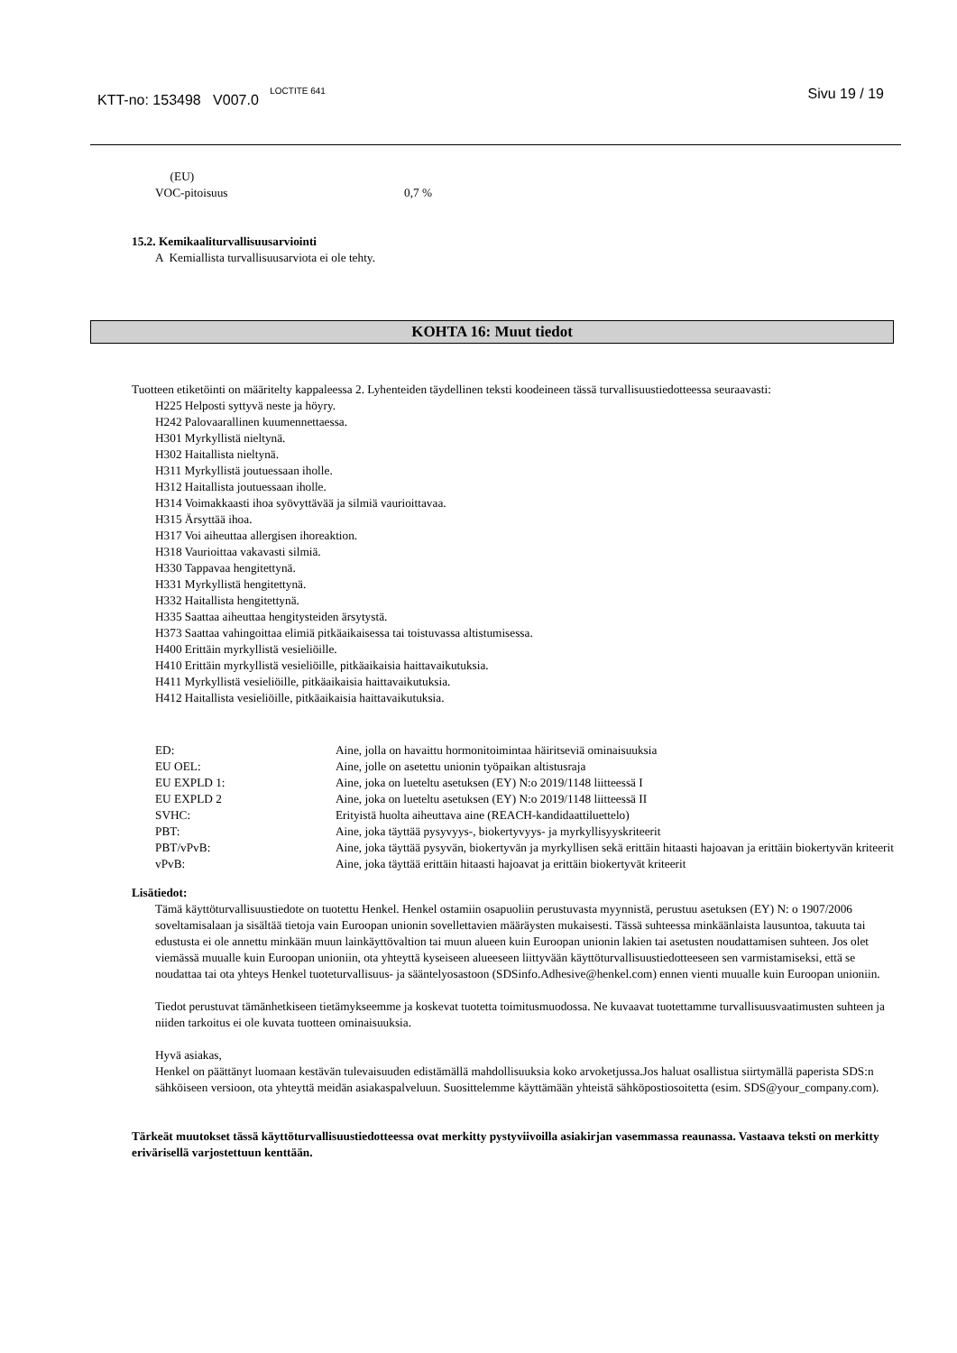KTT-no: 153498 V007.0 <sup>LOCTITE 641</sup> Sivu 19 / 19
(EU)
| VOC-pitoisuus | 0,7 % |
15.2. Kemikaaliturvallisuusarviointi
A Kemiallista turvallisuusarviota ei ole tehty.
KOHTA 16: Muut tiedot
Tuotteen etiketöinti on määritelty kappaleessa 2. Lyhenteiden täydellinen teksti koodeineen tässä turvallisuustiedotteessa seuraavasti:
H225 Helposti syttyvä neste ja höyry.
H242 Palovaarallinen kuumennettaessa.
H301 Myrkyllistä nieltynä.
H302 Haitallista nieltynä.
H311 Myrkyllistä joutuessaan iholle.
H312 Haitallista joutuessaan iholle.
H314 Voimakkaasti ihoa syövyttävää ja silmiä vaurioittavaa.
H315 Ärsyttää ihoa.
H317 Voi aiheuttaa allergisen ihoreaktion.
H318 Vaurioittaa vakavasti silmiä.
H330 Tappavaa hengitettynä.
H331 Myrkyllistä hengitettynä.
H332 Haitallista hengitettynä.
H335 Saattaa aiheuttaa hengitysteiden ärsytystä.
H373 Saattaa vahingoittaa elimiä pitkäaikaisessa tai toistuvassa altistumisessa.
H400 Erittäin myrkyllistä vesieliöille.
H410 Erittäin myrkyllistä vesieliöille, pitkäaikaisia haittavaikutuksia.
H411 Myrkyllistä vesieliöille, pitkäaikaisia haittavaikutuksia.
H412 Haitallista vesieliöille, pitkäaikaisia haittavaikutuksia.
| ED: | Aine, jolla on havaittu hormonitoimintaa häiritseviä ominaisuuksia |
| EU OEL: | Aine, jolle on asetettu unionin työpaikan altistusraja |
| EU EXPLD 1: | Aine, joka on lueteltu asetuksen (EY) N:o 2019/1148 liitteessä I |
| EU EXPLD 2 | Aine, joka on lueteltu asetuksen (EY) N:o 2019/1148 liitteessä II |
| SVHC: | Erityistä huolta aiheuttava aine (REACH-kandidaattiluettelo) |
| PBT: | Aine, joka täyttää pysyvyys-, biokertyvyys- ja myrkyllisyyskriteerit |
| PBT/vPvB: | Aine, joka täyttää pysyvän, biokertyvän ja myrkyllisen sekä erittäin hitaasti hajoavan ja erittäin biokertyvän kriteerit |
| vPvB: | Aine, joka täyttää erittäin hitaasti hajoavat ja erittäin biokertyvät kriteerit |
Lisätiedot:
Tämä käyttöturvallisuustiedote on tuotettu Henkel. Henkel ostamiin osapuoliin perustuvasta myynnistä, perustuu asetuksen (EY) N: o 1907/2006 soveltamisalaan ja sisältää tietoja vain Euroopan unionin sovellettavien määräysten mukaisesti. Tässä suhteessa minkäänlaista lausuntoa, takuuta tai edustusta ei ole annettu minkään muun lainkäyttövaltion tai muun alueen kuin Euroopan unionin lakien tai asetusten noudattamisen suhteen. Jos olet viemässä muualle kuin Euroopan unioniin, ota yhteyttä kyseiseen alueeseen liittyvään käyttöturvallisuustiedotteeseen sen varmistamiseksi, että se noudattaa tai ota yhteys Henkel tuoteturvallisuus- ja sääntelyosastoon (SDSinfo.Adhesive@henkel.com) ennen vienti muualle kuin Euroopan unioniin.
Tiedot perustuvat tämänhetkiseen tietämykseemme ja koskevat tuotetta toimitusmuodossa. Ne kuvaavat tuotettamme turvallisuusvaatimusten suhteen ja niiden tarkoitus ei ole kuvata tuotteen ominaisuuksia.
Hyvä asiakas,
Henkel on päättänyt luomaan kestävän tulevaisuuden edistämällä mahdollisuuksia koko arvoketjussa.Jos haluat osallistua siirtymällä paperista SDS:n sähköiseen versioon, ota yhteyttä meidän asiakaspalveluun. Suosittelemme käyttämään yhteistä sähköpostiosoitetta (esim. SDS@your_company.com).
Tärkeät muutokset tässä käyttöturvallisuustiedotteessa ovat merkitty pystyviivoilla asiakirjan vasemmassa reaunassa. Vastaava teksti on merkitty erivärisellä varjostettuun kenttään.